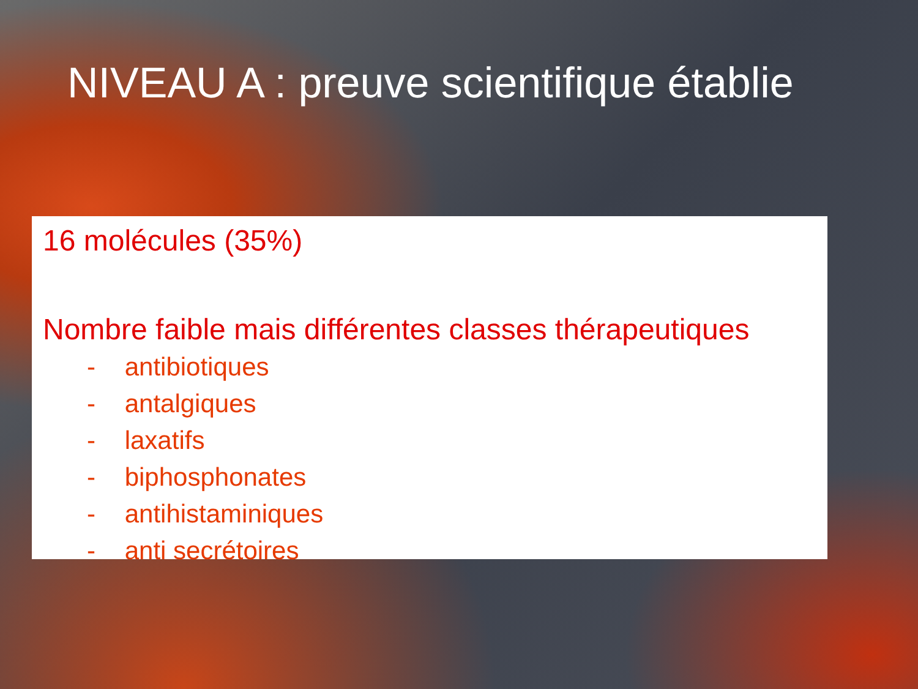NIVEAU A : preuve scientifique établie
16 molécules (35%)
Nombre faible mais différentes classes thérapeutiques
- antibiotiques
- antalgiques
- laxatifs
- biphosphonates
- antihistaminiques
- anti secrétoires